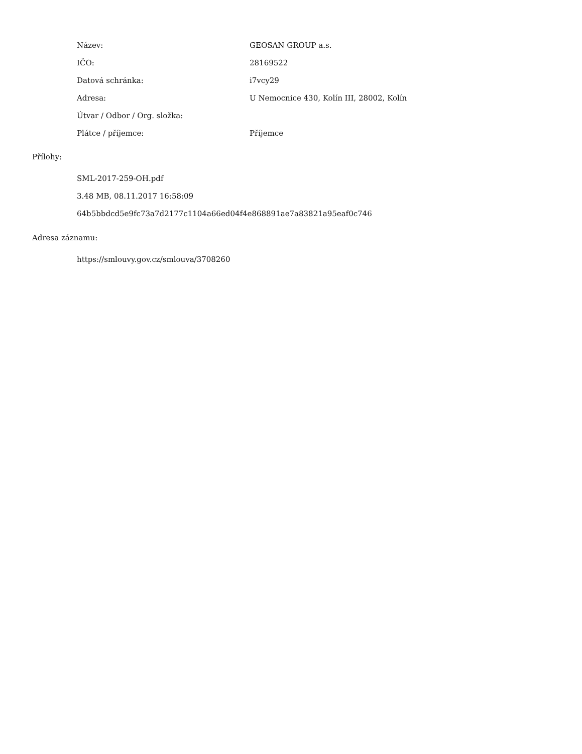| Název: | GEOSAN GROUP a.s. |
| IČO: | 28169522 |
| Datová schránka: | i7vcy29 |
| Adresa: | U Nemocnice 430, Kolín III, 28002, Kolín |
| Útvar / Odbor / Org. složka: | |
| Plátce / příjemce: | Příjemce |
Přílohy:
SML-2017-259-OH.pdf
3.48 MB, 08.11.2017 16:58:09
64b5bbdcd5e9fc73a7d2177c1104a66ed04f4e868891ae7a83821a95eaf0c746
Adresa záznamu:
https://smlouvy.gov.cz/smlouva/3708260